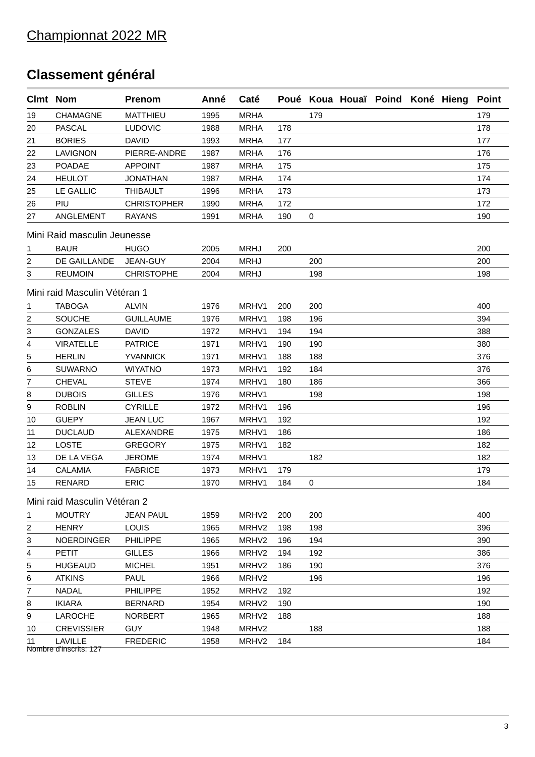Championnat 2022 MR
Classement général
| Clmt | Nom | Prenom | Anné | Caté | Poué | Koua | Houaï | Poind | Koné | Hieng | Point |
| --- | --- | --- | --- | --- | --- | --- | --- | --- | --- | --- | --- |
| 19 | CHAMAGNE | MATTHIEU | 1995 | MRHA | | 179 | | | | | 179 |
| 20 | PASCAL | LUDOVIC | 1988 | MRHA | 178 | | | | | | 178 |
| 21 | BORIES | DAVID | 1993 | MRHA | 177 | | | | | | 177 |
| 22 | LAVIGNON | PIERRE-ANDRE | 1987 | MRHA | 176 | | | | | | 176 |
| 23 | POADAE | APPOINT | 1987 | MRHA | 175 | | | | | | 175 |
| 24 | HEULOT | JONATHAN | 1987 | MRHA | 174 | | | | | | 174 |
| 25 | LE GALLIC | THIBAULT | 1996 | MRHA | 173 | | | | | | 173 |
| 26 | PIU | CHRISTOPHER | 1990 | MRHA | 172 | | | | | | 172 |
| 27 | ANGLEMENT | RAYANS | 1991 | MRHA | 190 | 0 | | | | | 190 |
| Mini Raid masculin Jeunesse | | | | | | | | | | | |
| 1 | BAUR | HUGO | 2005 | MRHJ | 200 | | | | | | 200 |
| 2 | DE GAILLANDE | JEAN-GUY | 2004 | MRHJ | | 200 | | | | | 200 |
| 3 | REUMOIN | CHRISTOPHE | 2004 | MRHJ | | 198 | | | | | 198 |
| Mini raid Masculin Vétéran 1 | | | | | | | | | | | |
| 1 | TABOGA | ALVIN | 1976 | MRHV1 | 200 | 200 | | | | | 400 |
| 2 | SOUCHE | GUILLAUME | 1976 | MRHV1 | 198 | 196 | | | | | 394 |
| 3 | GONZALES | DAVID | 1972 | MRHV1 | 194 | 194 | | | | | 388 |
| 4 | VIRATELLE | PATRICE | 1971 | MRHV1 | 190 | 190 | | | | | 380 |
| 5 | HERLIN | YVANNICK | 1971 | MRHV1 | 188 | 188 | | | | | 376 |
| 6 | SUWARNO | WIYATNO | 1973 | MRHV1 | 192 | 184 | | | | | 376 |
| 7 | CHEVAL | STEVE | 1974 | MRHV1 | 180 | 186 | | | | | 366 |
| 8 | DUBOIS | GILLES | 1976 | MRHV1 | | 198 | | | | | 198 |
| 9 | ROBLIN | CYRILLE | 1972 | MRHV1 | 196 | | | | | | 196 |
| 10 | GUEPY | JEAN LUC | 1967 | MRHV1 | 192 | | | | | | 192 |
| 11 | DUCLAUD | ALEXANDRE | 1975 | MRHV1 | 186 | | | | | | 186 |
| 12 | LOSTE | GREGORY | 1975 | MRHV1 | 182 | | | | | | 182 |
| 13 | DE LA VEGA | JEROME | 1974 | MRHV1 | | 182 | | | | | 182 |
| 14 | CALAMIA | FABRICE | 1973 | MRHV1 | 179 | | | | | | 179 |
| 15 | RENARD | ERIC | 1970 | MRHV1 | 184 | 0 | | | | | 184 |
| Mini raid Masculin Vétéran 2 | | | | | | | | | | | |
| 1 | MOUTRY | JEAN PAUL | 1959 | MRHV2 | 200 | 200 | | | | | 400 |
| 2 | HENRY | LOUIS | 1965 | MRHV2 | 198 | 198 | | | | | 396 |
| 3 | NOERDINGER | PHILIPPE | 1965 | MRHV2 | 196 | 194 | | | | | 390 |
| 4 | PETIT | GILLES | 1966 | MRHV2 | 194 | 192 | | | | | 386 |
| 5 | HUGEAUD | MICHEL | 1951 | MRHV2 | 186 | 190 | | | | | 376 |
| 6 | ATKINS | PAUL | 1966 | MRHV2 | | 196 | | | | | 196 |
| 7 | NADAL | PHILIPPE | 1952 | MRHV2 | 192 | | | | | | 192 |
| 8 | IKIARA | BERNARD | 1954 | MRHV2 | 190 | | | | | | 190 |
| 9 | LAROCHE | NORBERT | 1965 | MRHV2 | 188 | | | | | | 188 |
| 10 | CREVISSIER | GUY | 1948 | MRHV2 | | 188 | | | | | 188 |
| 11 | LAVILLE | FREDERIC | 1958 | MRHV2 | 184 | | | | | | 184 |
Nombre d'inscrits: 127
3